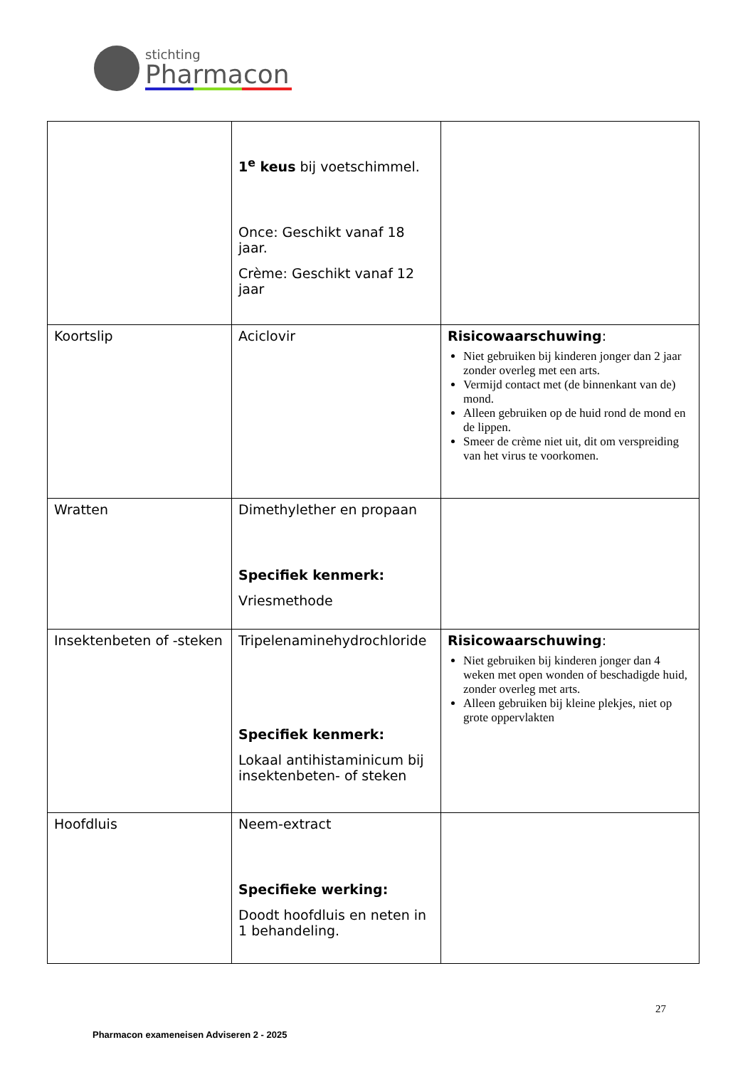stichting
Pharmacon
| | 1<sup>e</sup> keus bij voetschimmel. Once: Geschikt vanaf 18 jaar. Crème: Geschikt vanaf 12 jaar | |
| Koortslip | Aciclovir | Risicowaarschuwing : Niet gebruiken bij kinderen jonger dan 2 jaar zonder overleg met een arts. Vermijd contact met (de binnenkant van de) mond. Alleen gebruiken op de huid rond de mond en de lippen. Smeer de crème niet uit, dit om verspreiding van het virus te voorkomen. |
| Wratten | Dimethylether en propaan Specifiek kenmerk: Vriesmethode | |
| Insektenbeten of -steken | Tripelenaminehydrochloride Specifiek kenmerk: Lokaal antihistaminicum bij insektenbeten- of steken | Risicowaarschuwing : Niet gebruiken bij kinderen jonger dan 4 weken met open wonden of beschadigde huid, zonder overleg met arts. Alleen gebruiken bij kleine plekjes, niet op grote oppervlakten |
| Hoofdluis | Neem-extract Specifieke werking: Doodt hoofdluis en neten in 1 behandeling. | |
27
Pharmacon exameneisen Adviseren 2 - 2025